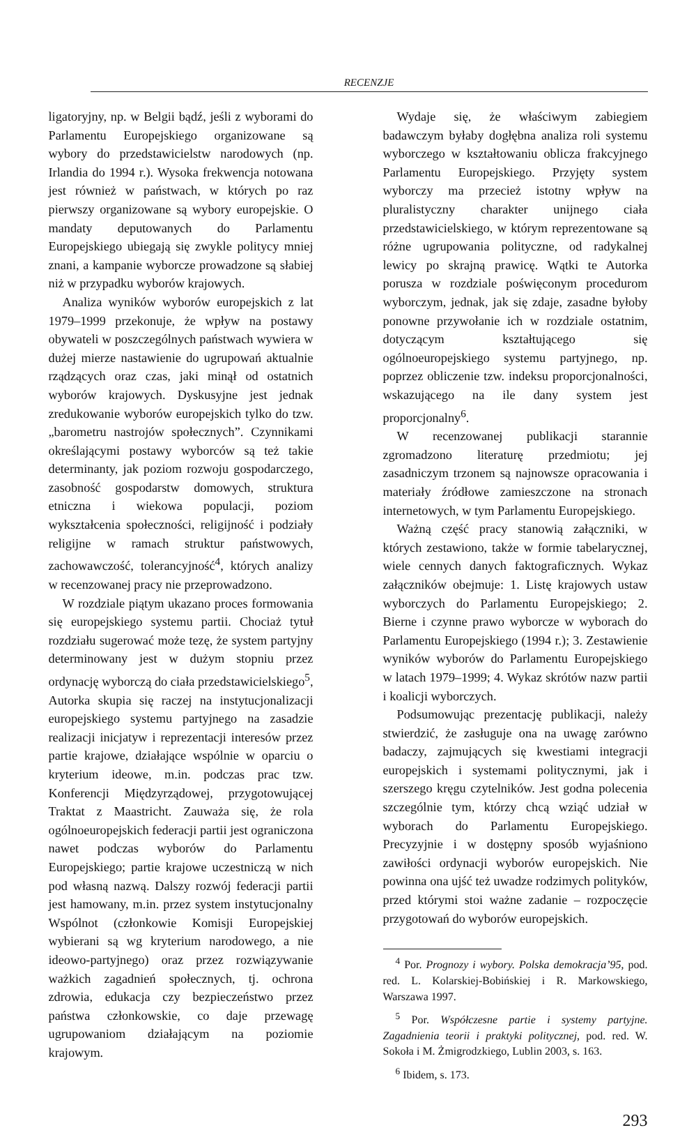RECENZJE
ligatoryjny, np. w Belgii bądź, jeśli z wyborami do Parlamentu Europejskiego organizowane są wybory do przedstawicielstw narodowych (np. Irlandia do 1994 r.). Wysoka frekwencja notowana jest również w państwach, w których po raz pierwszy organizowane są wybory europejskie. O mandaty deputowanych do Parlamentu Europejskiego ubiegają się zwykle politycy mniej znani, a kampanie wyborcze prowadzone są słabiej niż w przypadku wyborów krajowych.
Analiza wyników wyborów europejskich z lat 1979–1999 przekonuje, że wpływ na postawy obywateli w poszczególnych państwach wywiera w dużej mierze nastawienie do ugrupowań aktualnie rządzących oraz czas, jaki minął od ostatnich wyborów krajowych. Dyskusyjne jest jednak zredukowanie wyborów europejskich tylko do tzw. „barometru nastrojów społecznych”. Czynnikami określającymi postawy wyborców są też takie determinanty, jak poziom rozwoju gospodarczego, zasobność gospodarstw domowych, struktura etniczna i wiekowa populacji, poziom wykształcenia społeczności, religijność i podziały religijne w ramach struktur państwowych, zachowawczość, tolerancyjność<sup>4</sup>, których analizy w recenzowanej pracy nie przeprowadzono.
W rozdziale piątym ukazano proces formowania się europejskiego systemu partii. Chociaż tytuł rozdziału sugerować może tezę, że system partyjny determinowany jest w dużym stopniu przez ordynację wyborczą do ciała przedstawicielskiego<sup>5</sup>, Autorka skupia się raczej na instytucjonalizacji europejskiego systemu partyjnego na zasadzie realizacji inicjatyw i reprezentacji interesów przez partie krajowe, działające wspólnie w oparciu o kryterium ideowe, m.in. podczas prac tzw. Konferencji Międzyrządowej, przygotowującej Traktat z Maastricht. Zauważa się, że rola ogólnoeuropejskich federacji partii jest ograniczona nawet podczas wyborów do Parlamentu Europejskiego; partie krajowe uczestniczą w nich pod własną nazwą. Dalszy rozwój federacji partii jest hamowany, m.in. przez system instytucjonalny Wspólnot (członkowie Komisji Europejskiej wybierani są wg kryterium narodowego, a nie ideowo-partyjnego) oraz przez rozwiązywanie ważkich zagadnień społecznych, tj. ochrona zdrowia, edukacja czy bezpieczeństwo przez państwa członkowskie, co daje przewagę ugrupowaniom działającym na poziomie krajowym.
Wydaje się, że właściwym zabiegiem badawczym byłaby dogłębna analiza roli systemu wyborczego w kształtowaniu oblicza frakcyjnego Parlamentu Europejskiego. Przyjęty system wyborczy ma przecież istotny wpływ na pluralistyczny charakter unijnego ciała przedstawicielskiego, w którym reprezentowane są różne ugrupowania polityczne, od radykalnej lewicy po skrajną prawicę. Wątki te Autorka porusza w rozdziale poświęconym procedurom wyborczym, jednak, jak się zdaje, zasadne byłoby ponowne przywołanie ich w rozdziale ostatnim, dotyczącym kształtującego się ogólnoeuropejskiego systemu partyjnego, np. poprzez obliczenie tzw. indeksu proporcjonalności, wskazującego na ile dany system jest proporcjonalny<sup>6</sup>.
W recenzowanej publikacji starannie zgromadzono literaturę przedmiotu; jej zasadniczym trzonem są najnowsze opracowania i materiały źródłowe zamieszczone na stronach internetowych, w tym Parlamentu Europejskiego.
Ważną część pracy stanowią załączniki, w których zestawiono, także w formie tabelarycznej, wiele cennych danych faktograficznych. Wykaz załączników obejmuje: 1. Listę krajowych ustaw wyborczych do Parlamentu Europejskiego; 2. Bierne i czynne prawo wyborcze w wyborach do Parlamentu Europejskiego (1994 r.); 3. Zestawienie wyników wyborów do Parlamentu Europejskiego w latach 1979–1999; 4. Wykaz skrótów nazw partii i koalicji wyborczych.
Podsumowując prezentację publikacji, należy stwierdzić, że zasługuje ona na uwagę zarówno badaczy, zajmujących się kwestiami integracji europejskich i systemami politycznymi, jak i szerszego kręgu czytelników. Jest godna polecenia szczególnie tym, którzy chcą wziąć udział w wyborach do Parlamentu Europejskiego. Precyzyjnie i w dostępny sposób wyjaśniono zawiłości ordynacji wyborów europejskich. Nie powinna ona ujść też uwadze rodzimych polityków, przed którymi stoi ważne zadanie – rozpoczęcie przygotowań do wyborów europejskich.
<sup>4</sup> Por. Prognozy i wybory. Polska demokracja’95, pod. red. L. Kolarskiej-Bobińskiej i R. Markowskiego, Warszawa 1997.
<sup>5</sup> Por. Współczesne partie i systemy partyjne. Zagadnienia teorii i praktyki politycznej, pod. red. W. Sokoła i M. Żmigrodzkiego, Lublin 2003, s. 163.
<sup>6</sup> Ibidem, s. 173.
293